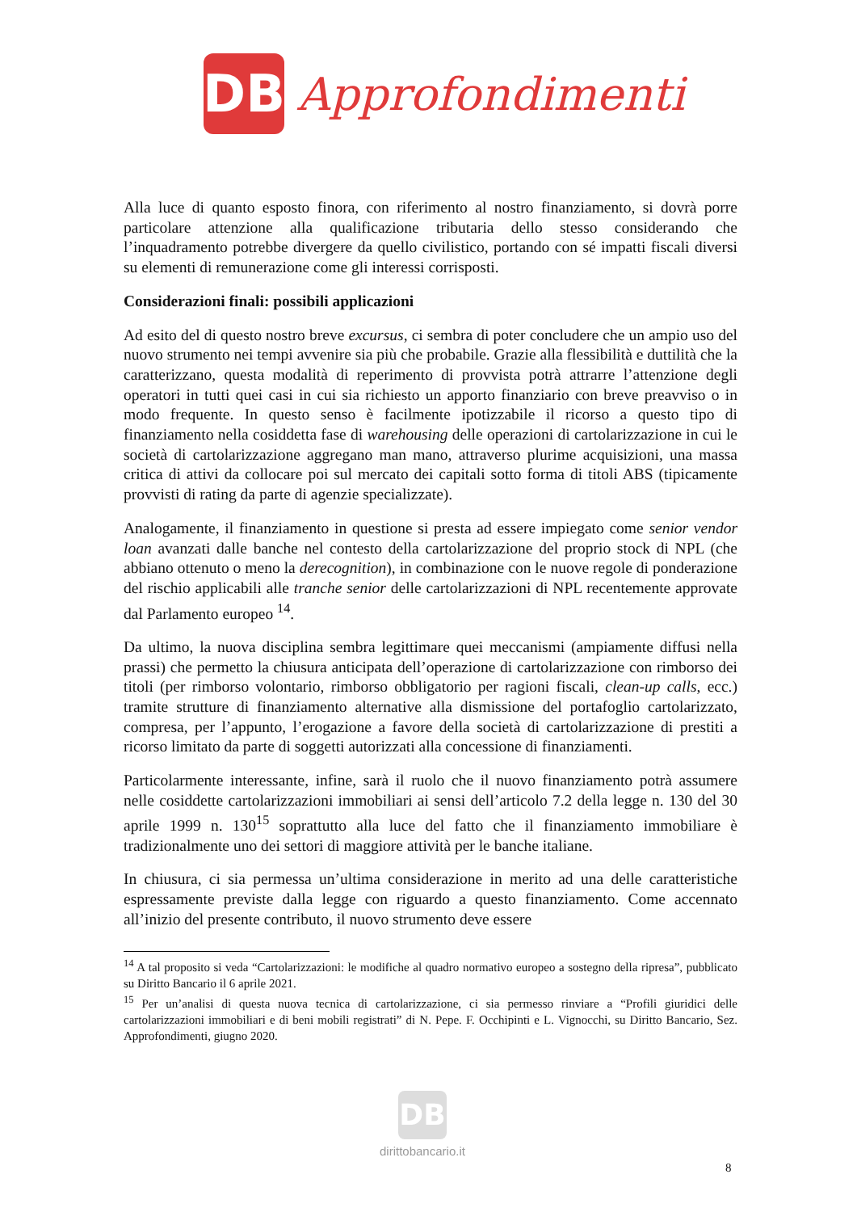DB
Approfondimenti
Alla luce di quanto esposto finora, con riferimento al nostro finanziamento, si dovrà porre particolare attenzione alla qualificazione tributaria dello stesso considerando che l’inquadramento potrebbe divergere da quello civilistico, portando con sé impatti fiscali diversi su elementi di remunerazione come gli interessi corrisposti.
Considerazioni finali: possibili applicazioni
Ad esito del di questo nostro breve excursus, ci sembra di poter concludere che un ampio uso del nuovo strumento nei tempi avvenire sia più che probabile. Grazie alla flessibilità e duttilità che la caratterizzano, questa modalità di reperimento di provvista potrà attrarre l’attenzione degli operatori in tutti quei casi in cui sia richiesto un apporto finanziario con breve preavviso o in modo frequente. In questo senso è facilmente ipotizzabile il ricorso a questo tipo di finanziamento nella cosiddetta fase di warehousing delle operazioni di cartolarizzazione in cui le società di cartolarizzazione aggregano man mano, attraverso plurime acquisizioni, una massa critica di attivi da collocare poi sul mercato dei capitali sotto forma di titoli ABS (tipicamente provvisti di rating da parte di agenzie specializzate).
Analogamente, il finanziamento in questione si presta ad essere impiegato come senior vendor loan avanzati dalle banche nel contesto della cartolarizzazione del proprio stock di NPL (che abbiano ottenuto o meno la derecognition), in combinazione con le nuove regole di ponderazione del rischio applicabili alle tranche senior delle cartolarizzazioni di NPL recentemente approvate dal Parlamento europeo <sup>14</sup>.
Da ultimo, la nuova disciplina sembra legittimare quei meccanismi (ampiamente diffusi nella prassi) che permetto la chiusura anticipata dell’operazione di cartolarizzazione con rimborso dei titoli (per rimborso volontario, rimborso obbligatorio per ragioni fiscali, clean-up calls, ecc.) tramite strutture di finanziamento alternative alla dismissione del portafoglio cartolarizzato, compresa, per l’appunto, l’erogazione a favore della società di cartolarizzazione di prestiti a ricorso limitato da parte di soggetti autorizzati alla concessione di finanziamenti.
Particolarmente interessante, infine, sarà il ruolo che il nuovo finanziamento potrà assumere nelle cosiddette cartolarizzazioni immobiliari ai sensi dell’articolo 7.2 della legge n. 130 del 30 aprile 1999 n. 130<sup>15</sup> soprattutto alla luce del fatto che il finanziamento immobiliare è tradizionalmente uno dei settori di maggiore attività per le banche italiane.
In chiusura, ci sia permessa un’ultima considerazione in merito ad una delle caratteristiche espressamente previste dalla legge con riguardo a questo finanziamento. Come accennato all’inizio del presente contributo, il nuovo strumento deve essere
<sup>14</sup> A tal proposito si veda “Cartolarizzazioni: le modifiche al quadro normativo europeo a sostegno della ripresa”, pubblicato su Diritto Bancario il 6 aprile 2021.
<sup>15</sup> Per un’analisi di questa nuova tecnica di cartolarizzazione, ci sia permesso rinviare a “Profili giuridici delle cartolarizzazioni immobiliari e di beni mobili registrati” di N. Pepe. F. Occhipinti e L. Vignocchi, su Diritto Bancario, Sez. Approfondimenti, giugno 2020.
DB
dirittobancario.it
8